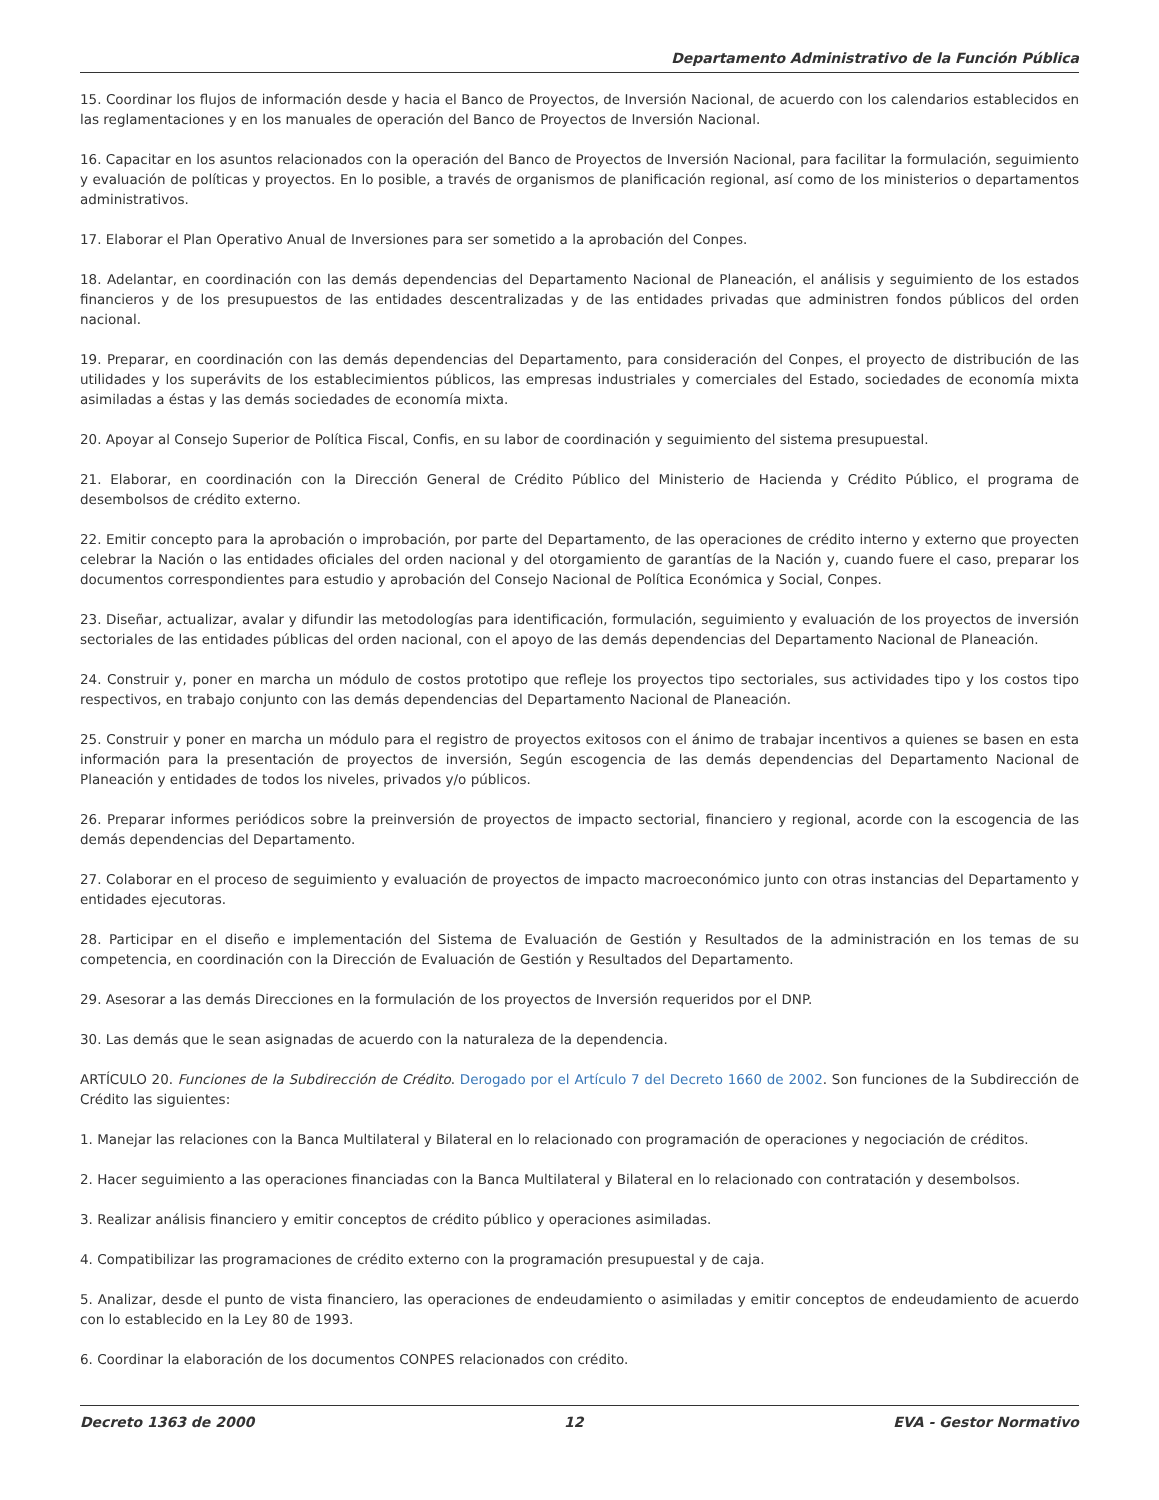Departamento Administrativo de la Función Pública
15. Coordinar los flujos de información desde y hacia el Banco de Proyectos, de Inversión Nacional, de acuerdo con los calendarios establecidos en las reglamentaciones y en los manuales de operación del Banco de Proyectos de Inversión Nacional.
16. Capacitar en los asuntos relacionados con la operación del Banco de Proyectos de Inversión Nacional, para facilitar la formulación, seguimiento y evaluación de políticas y proyectos. En lo posible, a través de organismos de planificación regional, así como de los ministerios o departamentos administrativos.
17. Elaborar el Plan Operativo Anual de Inversiones para ser sometido a la aprobación del Conpes.
18. Adelantar, en coordinación con las demás dependencias del Departamento Nacional de Planeación, el análisis y seguimiento de los estados financieros y de los presupuestos de las entidades descentralizadas y de las entidades privadas que administren fondos públicos del orden nacional.
19. Preparar, en coordinación con las demás dependencias del Departamento, para consideración del Conpes, el proyecto de distribución de las utilidades y los superávits de los establecimientos públicos, las empresas industriales y comerciales del Estado, sociedades de economía mixta asimiladas a éstas y las demás sociedades de economía mixta.
20. Apoyar al Consejo Superior de Política Fiscal, Confis, en su labor de coordinación y seguimiento del sistema presupuestal.
21. Elaborar, en coordinación con la Dirección General de Crédito Público del Ministerio de Hacienda y Crédito Público, el programa de desembolsos de crédito externo.
22. Emitir concepto para la aprobación o improbación, por parte del Departamento, de las operaciones de crédito interno y externo que proyecten celebrar la Nación o las entidades oficiales del orden nacional y del otorgamiento de garantías de la Nación y, cuando fuere el caso, preparar los documentos correspondientes para estudio y aprobación del Consejo Nacional de Política Económica y Social, Conpes.
23. Diseñar, actualizar, avalar y difundir las metodologías para identificación, formulación, seguimiento y evaluación de los proyectos de inversión sectoriales de las entidades públicas del orden nacional, con el apoyo de las demás dependencias del Departamento Nacional de Planeación.
24. Construir y, poner en marcha un módulo de costos prototipo que refleje los proyectos tipo sectoriales, sus actividades tipo y los costos tipo respectivos, en trabajo conjunto con las demás dependencias del Departamento Nacional de Planeación.
25. Construir y poner en marcha un módulo para el registro de proyectos exitosos con el ánimo de trabajar incentivos a quienes se basen en esta información para la presentación de proyectos de inversión, Según escogencia de las demás dependencias del Departamento Nacional de Planeación y entidades de todos los niveles, privados y/o públicos.
26. Preparar informes periódicos sobre la preinversión de proyectos de impacto sectorial, financiero y regional, acorde con la escogencia de las demás dependencias del Departamento.
27. Colaborar en el proceso de seguimiento y evaluación de proyectos de impacto macroeconómico junto con otras instancias del Departamento y entidades ejecutoras.
28. Participar en el diseño e implementación del Sistema de Evaluación de Gestión y Resultados de la administración en los temas de su competencia, en coordinación con la Dirección de Evaluación de Gestión y Resultados del Departamento.
29. Asesorar a las demás Direcciones en la formulación de los proyectos de Inversión requeridos por el DNP.
30. Las demás que le sean asignadas de acuerdo con la naturaleza de la dependencia.
ARTÍCULO 20. Funciones de la Subdirección de Crédito. Derogado por el Artículo 7 del Decreto 1660 de 2002. Son funciones de la Subdirección de Crédito las siguientes:
1. Manejar las relaciones con la Banca Multilateral y Bilateral en lo relacionado con programación de operaciones y negociación de créditos.
2. Hacer seguimiento a las operaciones financiadas con la Banca Multilateral y Bilateral en lo relacionado con contratación y desembolsos.
3. Realizar análisis financiero y emitir conceptos de crédito público y operaciones asimiladas.
4. Compatibilizar las programaciones de crédito externo con la programación presupuestal y de caja.
5. Analizar, desde el punto de vista financiero, las operaciones de endeudamiento o asimiladas y emitir conceptos de endeudamiento de acuerdo con lo establecido en la Ley 80 de 1993.
6. Coordinar la elaboración de los documentos CONPES relacionados con crédito.
Decreto 1363 de 2000 12 EVA - Gestor Normativo